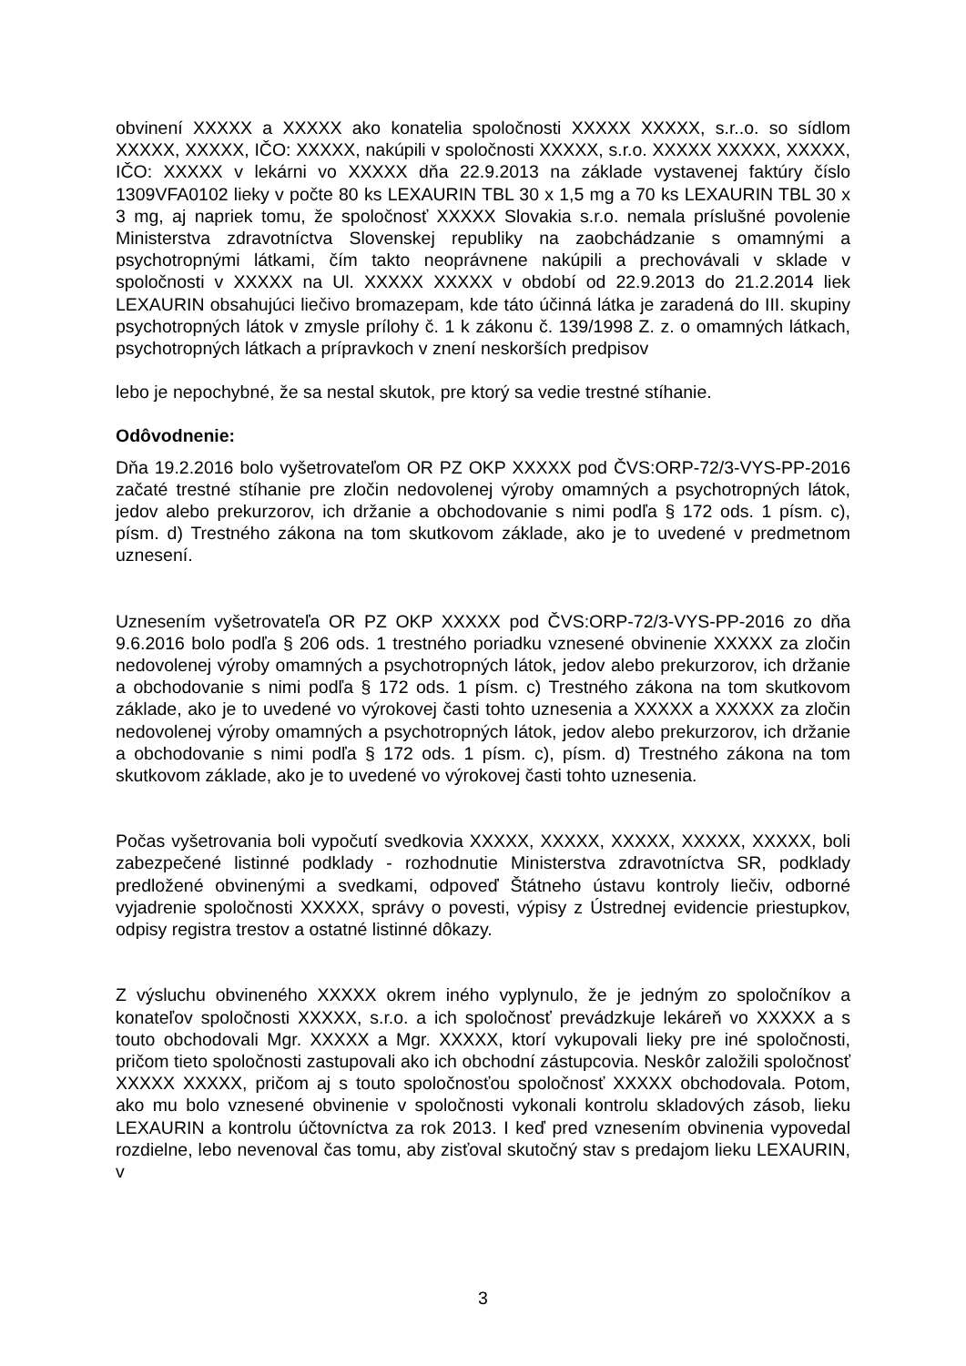obvinení XXXXX a XXXXX ako konatelia spoločnosti XXXXX XXXXX, s.r..o. so sídlom XXXXX, XXXXX, IČO: XXXXX, nakúpili v spoločnosti XXXXX, s.r.o. XXXXX XXXXX, XXXXX, IČO: XXXXX v lekárni vo XXXXX dňa 22.9.2013 na základe vystavenej faktúry číslo 1309VFA0102 lieky v počte 80 ks LEXAURIN TBL 30 x 1,5 mg a 70 ks LEXAURIN TBL 30 x 3 mg, aj napriek tomu, že spoločnosť XXXXX Slovakia s.r.o. nemala príslušné povolenie Ministerstva zdravotníctva Slovenskej republiky na zaobchádzanie s omamnými a psychotropnými látkami, čím takto neoprávnene nakúpili a prechovávali v sklade v spoločnosti v XXXXX na Ul. XXXXX XXXXX v období od 22.9.2013 do 21.2.2014 liek LEXAURIN obsahujúci liečivo bromazepam, kde táto účinná látka je zaradená do III. skupiny psychotropných látok v zmysle prílohy č. 1 k zákonu č. 139/1998 Z. z. o omamných látkach, psychotropných látkach a prípravkoch v znení neskorších predpisov
lebo je nepochybné, že sa nestal skutok, pre ktorý sa vedie trestné stíhanie.
Odôvodnenie:
Dňa 19.2.2016 bolo vyšetrovateľom OR PZ OKP XXXXX pod ČVS:ORP-72/3-VYS-PP-2016 začaté trestné stíhanie pre zločin nedovolenej výroby omamných a psychotropných látok, jedov alebo prekurzorov, ich držanie a obchodovanie s nimi podľa § 172 ods. 1 písm. c), písm. d) Trestného zákona na tom skutkovom základe, ako je to uvedené v predmetnom uznesení.
Uznesením vyšetrovateľa OR PZ OKP XXXXX pod ČVS:ORP-72/3-VYS-PP-2016 zo dňa 9.6.2016 bolo podľa § 206 ods. 1 trestného poriadku vznesené obvinenie XXXXX za zločin nedovolenej výroby omamných a psychotropných látok, jedov alebo prekurzorov, ich držanie a obchodovanie s nimi podľa § 172 ods. 1 písm. c) Trestného zákona na tom skutkovom základe, ako je to uvedené vo výrokovej časti tohto uznesenia a XXXXX a XXXXX za zločin nedovolenej výroby omamných a psychotropných látok, jedov alebo prekurzorov, ich držanie a obchodovanie s nimi podľa § 172 ods. 1 písm. c), písm. d) Trestného zákona na tom skutkovom základe, ako je to uvedené vo výrokovej časti tohto uznesenia.
Počas vyšetrovania boli vypočutí svedkovia XXXXX, XXXXX, XXXXX, XXXXX, XXXXX, boli zabezpečené listinné podklady - rozhodnutie Ministerstva zdravotníctva SR, podklady predložené obvinenými a svedkami, odpoveď Štátneho ústavu kontroly liečiv, odborné vyjadrenie spoločnosti XXXXX, správy o povesti, výpisy z Ústrednej evidencie priestupkov, odpisy registra trestov a ostatné listinné dôkazy.
Z výsluchu obvineného XXXXX okrem iného vyplynulo, že je jedným zo spoločníkov a konateľov spoločnosti XXXXX, s.r.o. a ich spoločnosť prevádzkuje lekáreň vo XXXXX a s touto obchodovali Mgr. XXXXX a Mgr. XXXXX, ktorí vykupovali lieky pre iné spoločnosti, pričom tieto spoločnosti zastupovali ako ich obchodní zástupcovia. Neskôr založili spoločnosť XXXXX XXXXX, pričom aj s touto spoločnosťou spoločnosť XXXXX obchodovala. Potom, ako mu bolo vznesené obvinenie v spoločnosti vykonali kontrolu skladových zásob, lieku LEXAURIN a kontrolu účtovníctva za rok 2013. I keď pred vznesením obvinenia vypovedal rozdielne, lebo nevenoval čas tomu, aby zisťoval skutočný stav s predajom lieku LEXAURIN, v
3